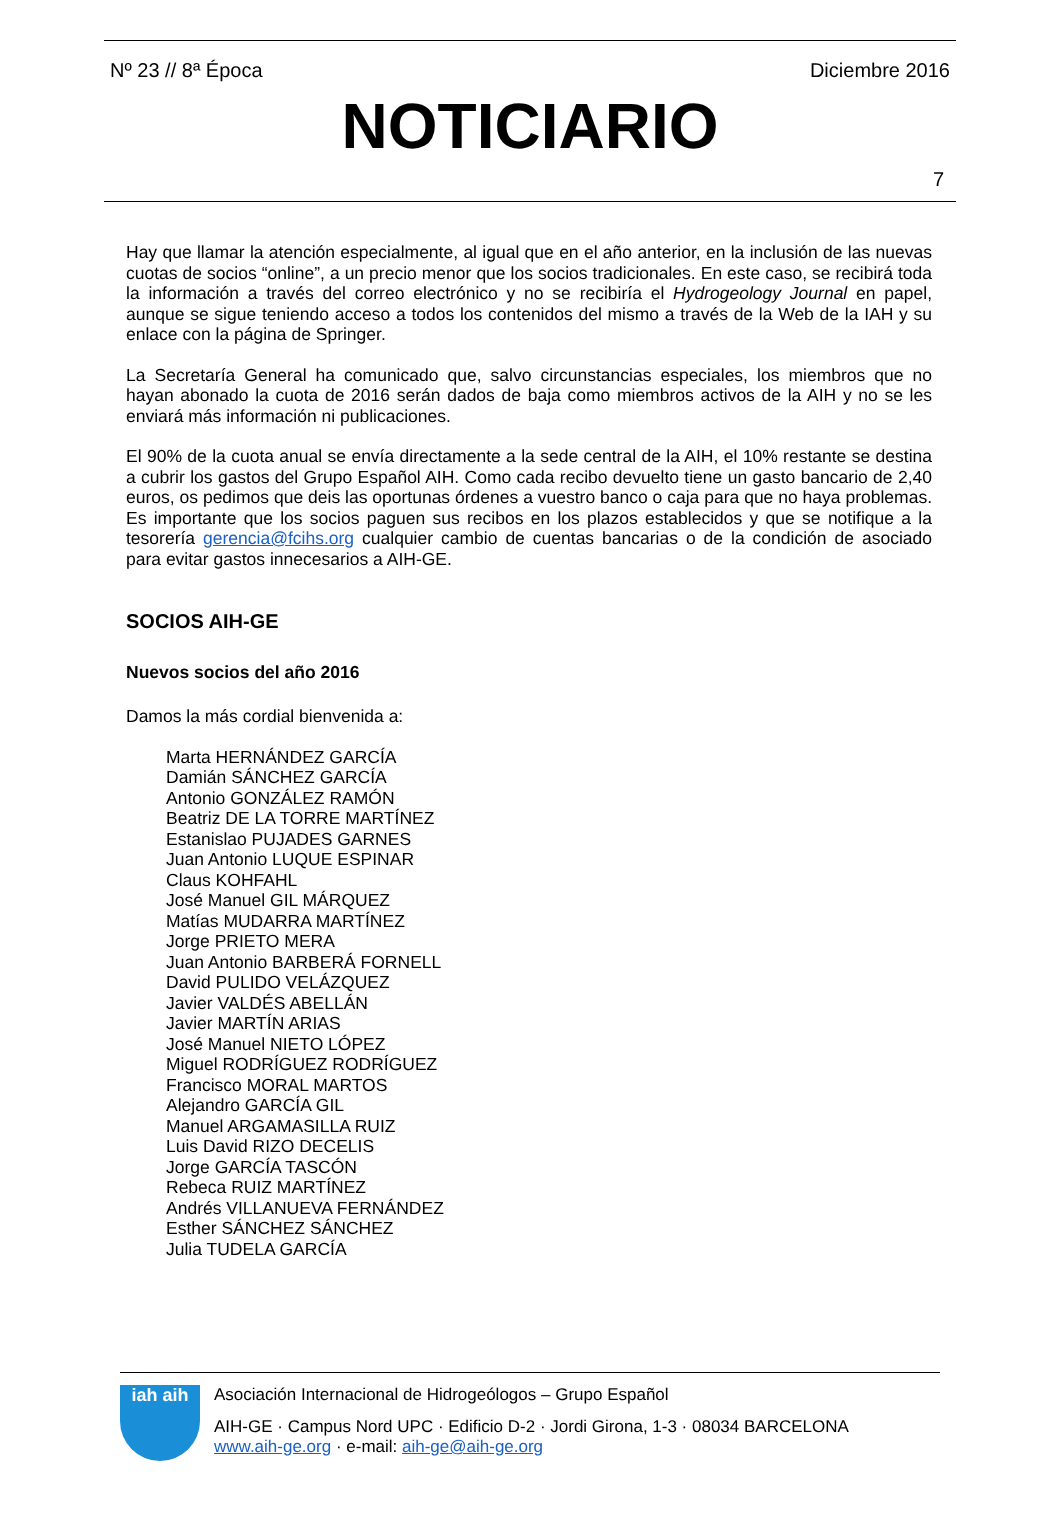Nº 23 // 8ª Época Diciembre 2016
NOTICIARIO
7
Hay que llamar la atención especialmente, al igual que en el año anterior, en la inclusión de las nuevas cuotas de socios “online”, a un precio menor que los socios tradicionales. En este caso, se recibirá toda la información a través del correo electrónico y no se recibiría el Hydrogeology Journal en papel, aunque se sigue teniendo acceso a todos los contenidos del mismo a través de la Web de la IAH y su enlace con la página de Springer.
La Secretaría General ha comunicado que, salvo circunstancias especiales, los miembros que no hayan abonado la cuota de 2016 serán dados de baja como miembros activos de la AIH y no se les enviará más información ni publicaciones.
El 90% de la cuota anual se envía directamente a la sede central de la AIH, el 10% restante se destina a cubrir los gastos del Grupo Español AIH. Como cada recibo devuelto tiene un gasto bancario de 2,40 euros, os pedimos que deis las oportunas órdenes a vuestro banco o caja para que no haya problemas. Es importante que los socios paguen sus recibos en los plazos establecidos y que se notifique a la tesorería gerencia@fcihs.org cualquier cambio de cuentas bancarias o de la condición de asociado para evitar gastos innecesarios a AIH-GE.
SOCIOS AIH-GE
Nuevos socios del año 2016
Damos la más cordial bienvenida a:
Marta HERNÁNDEZ GARCÍA
Damián SÁNCHEZ GARCÍA
Antonio GONZÁLEZ RAMÓN
Beatriz DE LA TORRE MARTÍNEZ
Estanislao PUJADES GARNES
Juan Antonio LUQUE ESPINAR
Claus KOHFAHL
José Manuel GIL MÁRQUEZ
Matías MUDARRA MARTÍNEZ
Jorge PRIETO MERA
Juan Antonio BARBERÁ FORNELL
David PULIDO VELÁZQUEZ
Javier VALDÉS ABELLÁN
Javier MARTÍN ARIAS
José Manuel NIETO LÓPEZ
Miguel RODRÍGUEZ RODRÍGUEZ
Francisco MORAL MARTOS
Alejandro GARCÍA GIL
Manuel ARGAMASILLA RUIZ
Luis David RIZO DECELIS
Jorge GARCÍA TASCÓN
Rebeca RUIZ MARTÍNEZ
Andrés VILLANUEVA FERNÁNDEZ
Esther SÁNCHEZ SÁNCHEZ
Julia TUDELA GARCÍA
iah aih
Asociación Internacional de Hidrogeólogos – Grupo Español
AIH-GE · Campus Nord UPC · Edificio D-2 · Jordi Girona, 1-3 · 08034 BARCELONA
www.aih-ge.org · e-mail: aih-ge@aih-ge.org